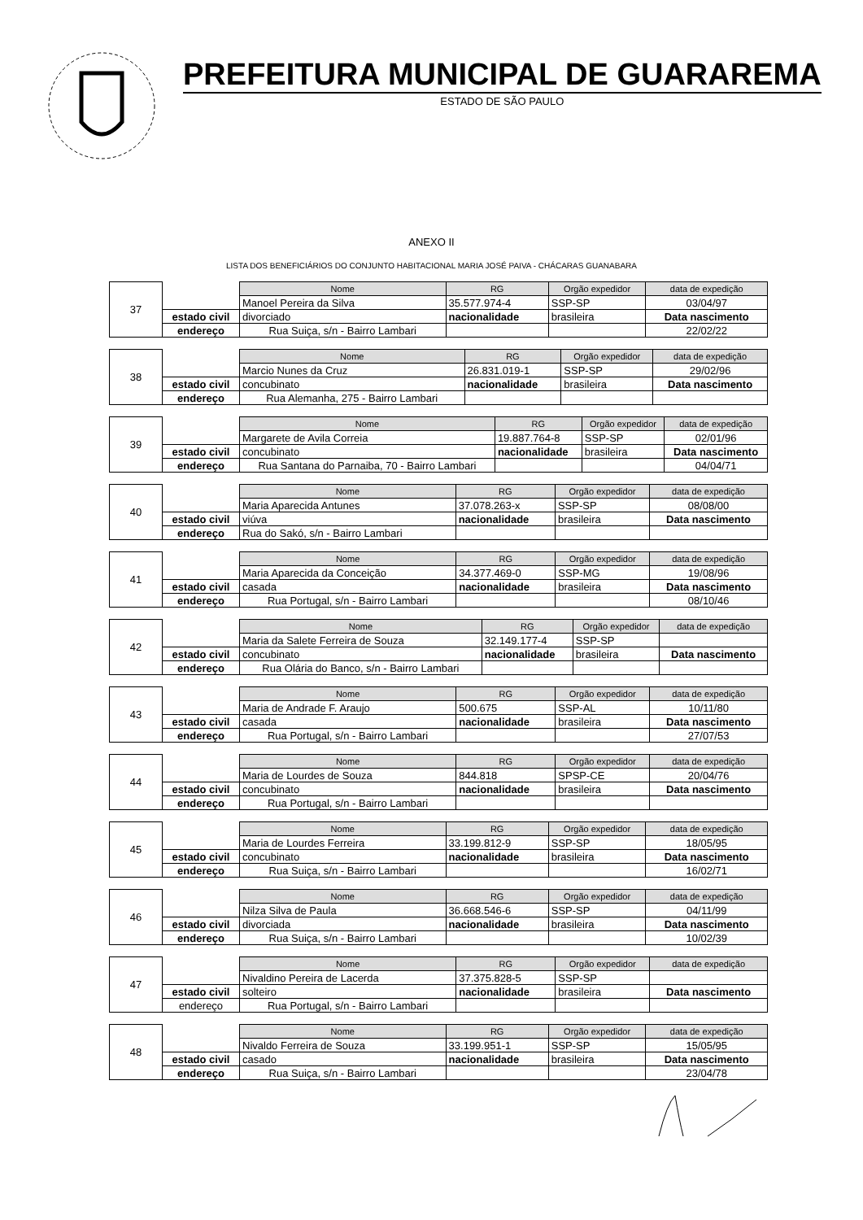PREFEITURA MUNICIPAL DE GUARAREMA
ESTADO DE SÃO PAULO
ANEXO II
LISTA DOS BENEFICIÁRIOS DO CONJUNTO HABITACIONAL MARIA JOSÉ PAIVA - CHÁCARAS GUANABARA
| 37 | | Nome | RG | Orgão expedidor | data de expedição |
| | | Manoel Pereira da Silva | 35.577.974-4 | SSP-SP | 03/04/97 |
| | estado civil | divorciado | nacionalidade | brasileira | Data nascimento |
| | endereço | Rua Suiça, s/n - Bairro Lambari | | | 22/02/22 |
| 38 | | Nome | RG | Orgão expedidor | data de expedição |
| | | Marcio Nunes da Cruz | 26.831.019-1 | SSP-SP | 29/02/96 |
| | estado civil | concubinato | nacionalidade | brasileira | Data nascimento |
| | endereço | Rua Alemanha, 275 - Bairro Lambari | | | |
| 39 | | Nome | RG | Orgão expedidor | data de expedição |
| | | Margarete de Avila Correia | 19.887.764-8 | SSP-SP | 02/01/96 |
| | estado civil | concubinato | nacionalidade | brasileira | Data nascimento |
| | endereço | Rua Santana do Parnaiba, 70 - Bairro Lambari | | | 04/04/71 |
| 40 | | Nome | RG | Orgão expedidor | data de expedição |
| | | Maria Aparecida Antunes | 37.078.263-x | SSP-SP | 08/08/00 |
| | estado civil | viúva | nacionalidade | brasileira | Data nascimento |
| | endereço | Rua do Sakó, s/n - Bairro Lambari | | | |
| 41 | | Nome | RG | Orgão expedidor | data de expedição |
| | | Maria Aparecida da Conceição | 34.377.469-0 | SSP-MG | 19/08/96 |
| | estado civil | casada | nacionalidade | brasileira | Data nascimento |
| | endereço | Rua Portugal, s/n - Bairro Lambari | | | 08/10/46 |
| 42 | | Nome | RG | Orgão expedidor | data de expedição |
| | | Maria da Salete Ferreira de Souza | 32.149.177-4 | SSP-SP | |
| | estado civil | concubinato | nacionalidade | brasileira | Data nascimento |
| | endereço | Rua Olária do Banco, s/n - Bairro Lambari | | | |
| 43 | | Nome | RG | Orgão expedidor | data de expedição |
| | | Maria de Andrade F. Araujo | 500.675 | SSP-AL | 10/11/80 |
| | estado civil | casada | nacionalidade | brasileira | Data nascimento |
| | endereço | Rua Portugal, s/n - Bairro Lambari | | | 27/07/53 |
| 44 | | Nome | RG | Orgão expedidor | data de expedição |
| | | Maria de Lourdes de Souza | 844.818 | SPSP-CE | 20/04/76 |
| | estado civil | concubinato | nacionalidade | brasileira | Data nascimento |
| | endereço | Rua Portugal, s/n - Bairro Lambari | | | |
| 45 | | Nome | RG | Orgão expedidor | data de expedição |
| | | Maria de Lourdes Ferreira | 33.199.812-9 | SSP-SP | 18/05/95 |
| | estado civil | concubinato | nacionalidade | brasileira | Data nascimento |
| | endereço | Rua Suiça, s/n - Bairro Lambari | | | 16/02/71 |
| 46 | | Nome | RG | Orgão expedidor | data de expedição |
| | | Nilza Silva de Paula | 36.668.546-6 | SSP-SP | 04/11/99 |
| | estado civil | divorciada | nacionalidade | brasileira | Data nascimento |
| | endereço | Rua Suiça, s/n - Bairro Lambari | | | 10/02/39 |
| 47 | | Nome | RG | Orgão expedidor | data de expedição |
| | | Nivaldino Pereira de Lacerda | 37.375.828-5 | SSP-SP | |
| | estado civil | solteiro | nacionalidade | brasileira | Data nascimento |
| | endereço | Rua Portugal, s/n - Bairro Lambari | | | |
| 48 | | Nome | RG | Orgão expedidor | data de expedição |
| | | Nivaldo Ferreira de Souza | 33.199.951-1 | SSP-SP | 15/05/95 |
| | estado civil | casado | nacionalidade | brasileira | Data nascimento |
| | endereço | Rua Suiça, s/n - Bairro Lambari | | | 23/04/78 |